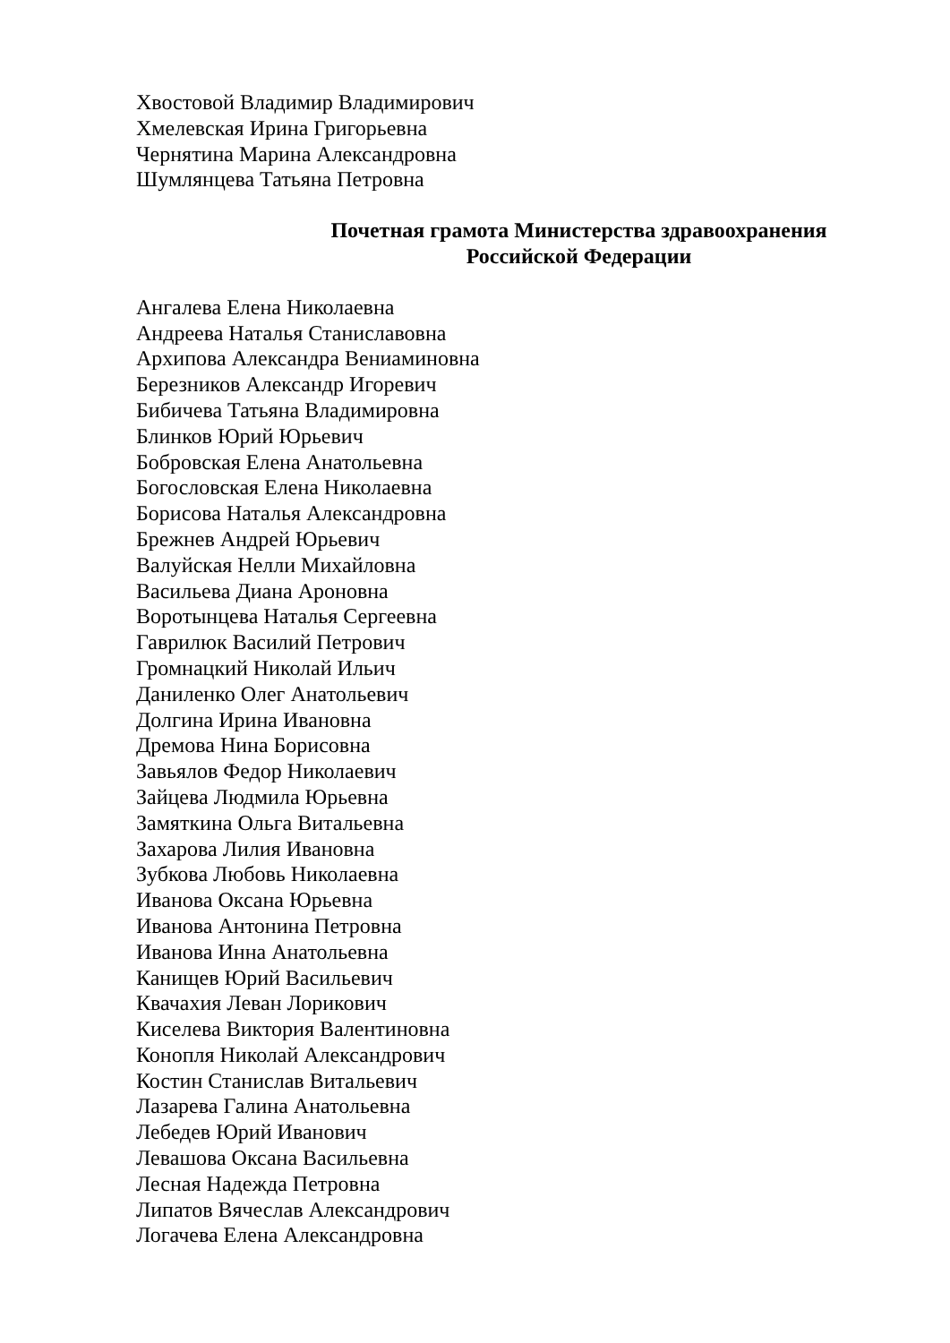Хвостовой Владимир Владимирович
Хмелевская Ирина Григорьевна
Чернятина Марина Александровна
Шумлянцева Татьяна Петровна
Почетная грамота Министерства здравоохранения
Российской Федерации
Ангалева Елена Николаевна
Андреева Наталья Станиславовна
Архипова Александра Вениаминовна
Березников Александр Игоревич
Бибичева Татьяна Владимировна
Блинков Юрий Юрьевич
Бобровская Елена Анатольевна
Богословская Елена Николаевна
Борисова Наталья Александровна
Брежнев Андрей Юрьевич
Валуйская Нелли Михайловна
Васильева Диана Ароновна
Воротынцева Наталья Сергеевна
Гаврилюк Василий Петрович
Громнацкий Николай Ильич
Даниленко Олег Анатольевич
Долгина Ирина Ивановна
Дремова Нина Борисовна
Завьялов Федор Николаевич
Зайцева Людмила Юрьевна
Замяткина Ольга Витальевна
Захарова Лилия Ивановна
Зубкова Любовь Николаевна
Иванова Оксана Юрьевна
Иванова Антонина Петровна
Иванова Инна Анатольевна
Канищев Юрий Васильевич
Квачахия Леван Лорикович
Киселева Виктория Валентиновна
Конопля Николай Александрович
Костин Станислав Витальевич
Лазарева Галина Анатольевна
Лебедев Юрий Иванович
Левашова Оксана Васильевна
Лесная Надежда Петровна
Липатов Вячеслав Александрович
Логачева Елена Александровна